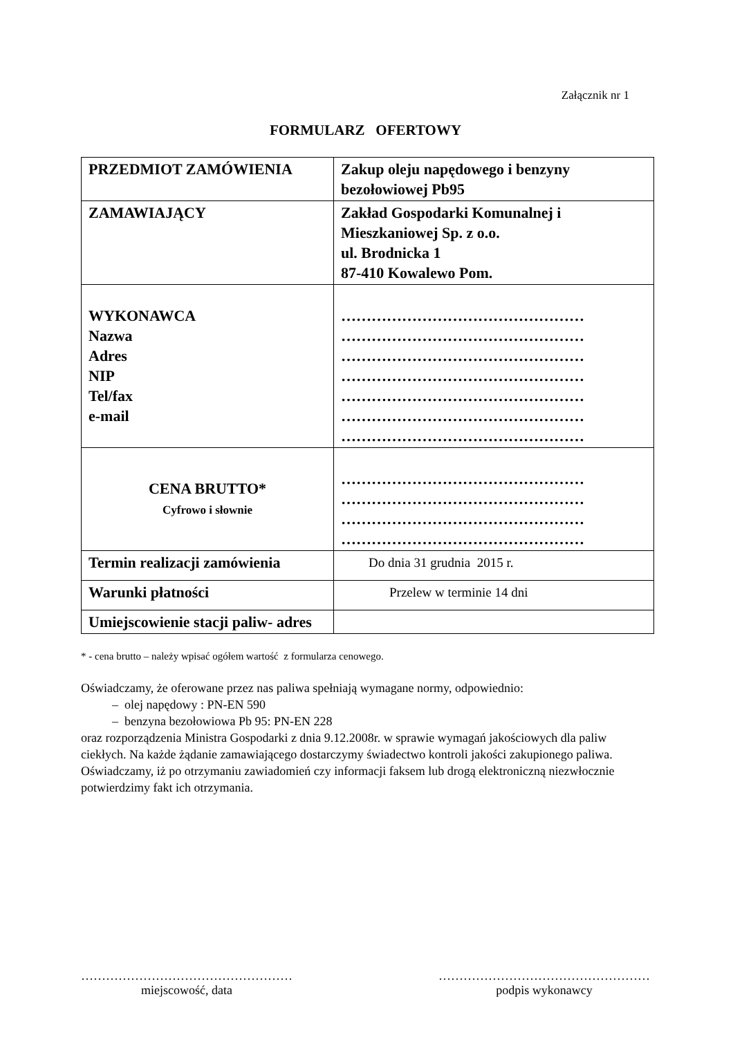Załącznik nr 1
FORMULARZ OFERTOWY
| PRZEDMIOT ZAMÓWIENIA | Zakup oleju napędowego i benzyny bezołowiowej Pb95 |
| ZAMAWIAJĄCY | Zakład Gospodarki Komunalnej i Mieszkaniowej Sp. z o.o. ul. Brodnicka 1 87-410 Kowalewo Pom. |
| WYKONAWCA Nazwa Adres NIP Tel/fax e-mail | ………………………………………… ………………………………………… ………………………………………… ………………………………………… ………………………………………… ………………………………………… ………………………………………… |
| CENA BRUTTO* Cyfrowo i słownie | ………………………………………… ………………………………………… ………………………………………… ………………………………………… |
| Termin realizacji zamówienia | Do dnia 31 grudnia 2015 r. |
| Warunki płatności | Przelew w terminie 14 dni |
| Umiejscowienie stacji paliw- adres | |
* - cena brutto – należy wpisać ogółem wartość z formularza cenowego.
Oświadczamy, że oferowane przez nas paliwa spełniają wymagane normy, odpowiednio:
– olej napędowy : PN-EN 590
– benzyna bezołowiowa Pb 95: PN-EN 228
oraz rozporządzenia Ministra Gospodarki z dnia 9.12.2008r. w sprawie wymagań jakościowych dla paliw ciekłych. Na każde żądanie zamawiającego dostarczymy świadectwo kontroli jakości zakupionego paliwa.
Oświadczamy, iż po otrzymaniu zawiadomień czy informacji faksem lub drogą elektroniczną niezwłocznie potwierdzimy fakt ich otrzymania.
……………………………………………
miejscowość, data
……………………………………………
podpis wykonawcy